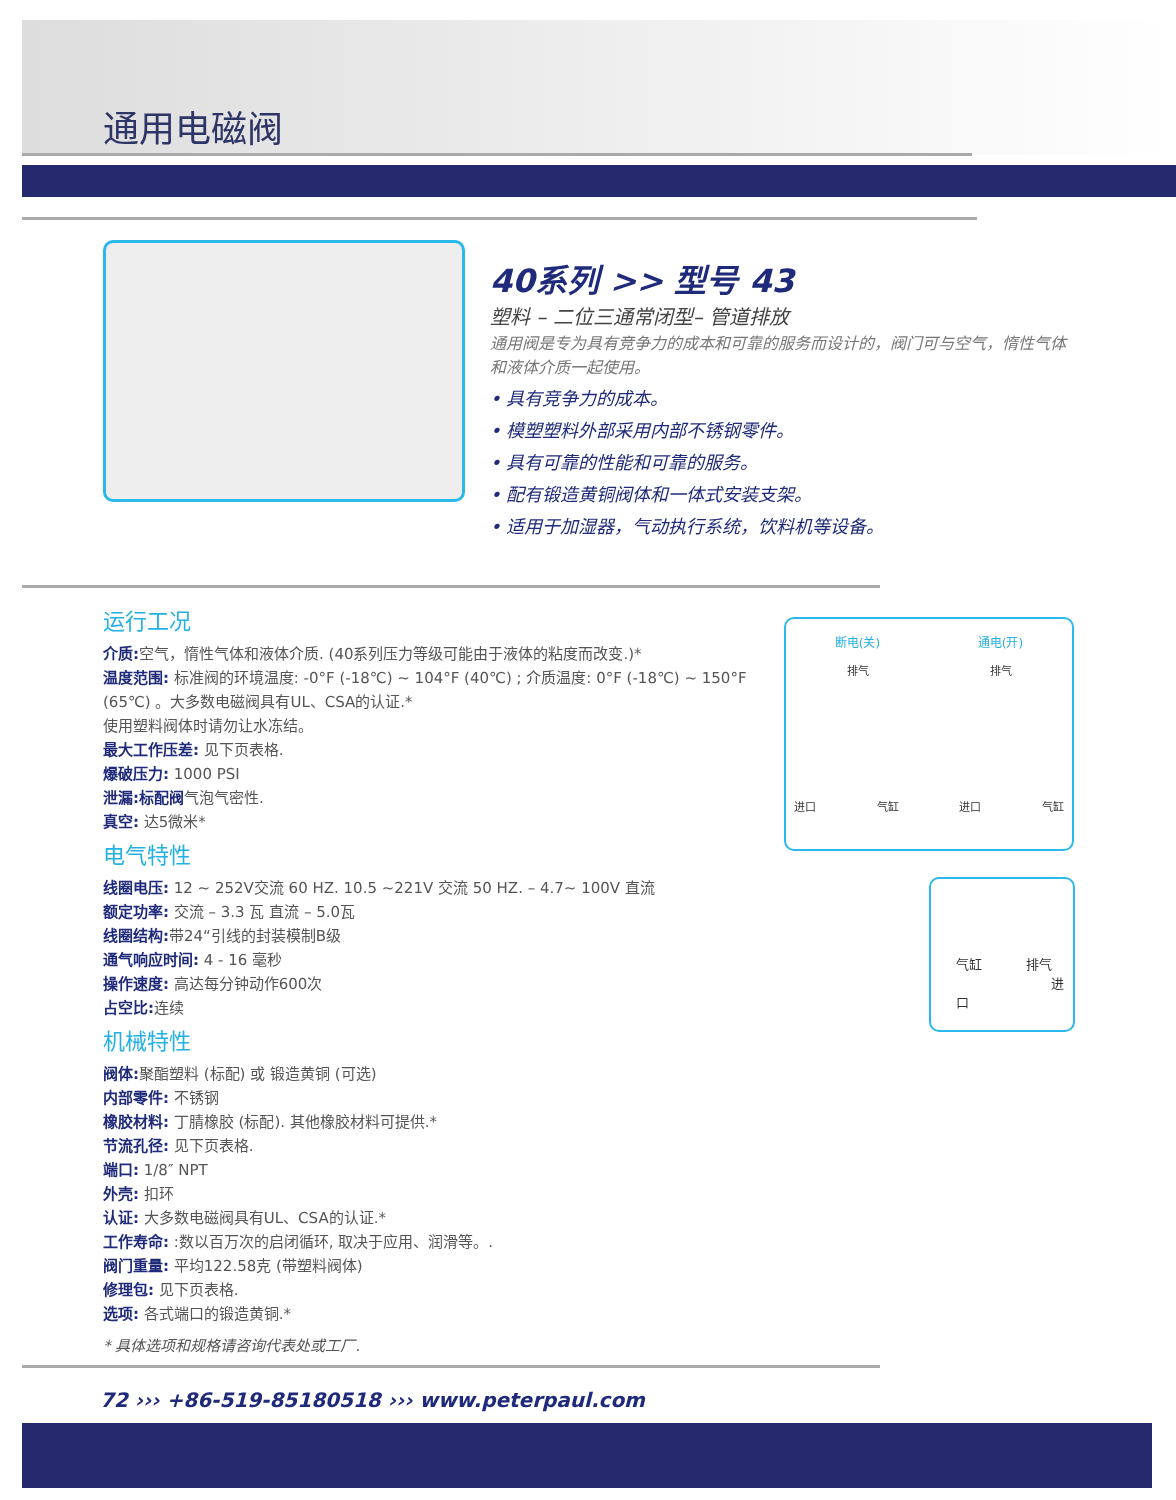通用电磁阀
40系列 >> 型号 43
塑料 – 二位三通常闭型– 管道排放
通用阀是专为具有竞争力的成本和可靠的服务而设计的，阀门可与空气，惰性气体和液体介质一起使用。
• 具有竞争力的成本。
• 模塑塑料外部采用内部不锈钢零件。
• 具有可靠的性能和可靠的服务。
• 配有锻造黄铜阀体和一体式安装支架。
• 适用于加湿器，气动执行系统，饮料机等设备。
运行工况
介质: 空气，惰性气体和液体介质. (40系列压力等级可能由于液体的粘度而改变.)*
温度范围: 标准阀的环境温度: -0°F (-18℃) ~ 104°F (40℃) ; 介质温度: 0°F (-18℃) ~ 150°F (65℃) 。大多数电磁阀具有UL、CSA的认证.*
使用塑料阀体时请勿让水冻结。
最大工作压差: 见下页表格.
爆破压力: 1000 PSI
泄漏:标配阀气泡气密性.
真空: 达5微米*
电气特性
线圈电压: 12 ~ 252V交流 60 HZ. 10.5 ~221V 交流 50 HZ. – 4.7~ 100V 直流
额定功率: 交流 – 3.3 瓦 直流 – 5.0瓦
线圈结构: 带24“引线的封装模制B级
通气响应时间: 4 - 16 毫秒
操作速度: 高达每分钟动作600次
占空比: 连续
机械特性
阀体: 聚酯塑料 (标配) 或 锻造黄铜 (可选)
内部零件: 不锈钢
橡胶材料: 丁腈橡胶 (标配). 其他橡胶材料可提供.*
节流孔径: 见下页表格.
端口: 1/8″ NPT
外壳: 扣环
认证: 大多数电磁阀具有UL、CSA的认证.*
工作寿命: :数以百万次的启闭循环, 取决于应用、润滑等。.
阀门重量: 平均122.58克 (带塑料阀体)
修理包: 见下页表格.
选项: 各式端口的锻造黄铜.*
* 具体选项和规格请咨询代表处或工厂.
断电(关) 通电(开)
排气 排气
进口 气缸 进口 气缸
气缸 排气
进口
72 ››› +86-519-85180518 ››› www.peterpaul.com